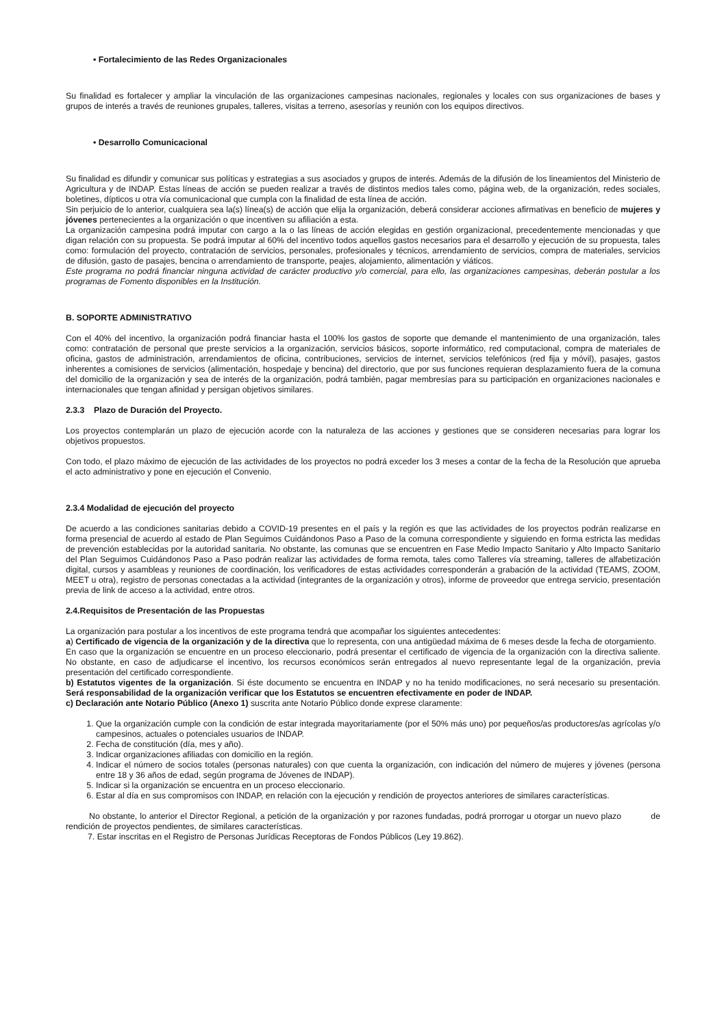• Fortalecimiento de las Redes Organizacionales
Su finalidad es fortalecer y ampliar la vinculación de las organizaciones campesinas nacionales, regionales y locales con sus organizaciones de bases y grupos de interés a través de reuniones grupales, talleres, visitas a terreno, asesorías y reunión con los equipos directivos.
• Desarrollo Comunicacional
Su finalidad es difundir y comunicar sus políticas y estrategias a sus asociados y grupos de interés. Además de la difusión de los lineamientos del Ministerio de Agricultura y de INDAP. Estas líneas de acción se pueden realizar a través de distintos medios tales como, página web, de la organización, redes sociales, boletines, dípticos u otra vía comunicacional que cumpla con la finalidad de esta línea de acción.
Sin perjuicio de lo anterior, cualquiera sea la(s) línea(s) de acción que elija la organización, deberá considerar acciones afirmativas en beneficio de mujeres y jóvenes pertenecientes a la organización o que incentiven su afiliación a esta.
La organización campesina podrá imputar con cargo a la o las líneas de acción elegidas en gestión organizacional, precedentemente mencionadas y que digan relación con su propuesta. Se podrá imputar al 60% del incentivo todos aquellos gastos necesarios para el desarrollo y ejecución de su propuesta, tales como: formulación del proyecto, contratación de servicios, personales, profesionales y técnicos, arrendamiento de servicios, compra de materiales, servicios de difusión, gasto de pasajes, bencina o arrendamiento de transporte, peajes, alojamiento, alimentación y viáticos.
Este programa no podrá financiar ninguna actividad de carácter productivo y/o comercial, para ello, las organizaciones campesinas, deberán postular a los programas de Fomento disponibles en la Institución.
B. SOPORTE ADMINISTRATIVO
Con el 40% del incentivo, la organización podrá financiar hasta el 100% los gastos de soporte que demande el mantenimiento de una organización, tales como: contratación de personal que preste servicios a la organización, servicios básicos, soporte informático, red computacional, compra de materiales de oficina, gastos de administración, arrendamientos de oficina, contribuciones, servicios de internet, servicios telefónicos (red fija y móvil), pasajes, gastos inherentes a comisiones de servicios (alimentación, hospedaje y bencina) del directorio, que por sus funciones requieran desplazamiento fuera de la comuna del domicilio de la organización y sea de interés de la organización, podrá también, pagar membresías para su participación en organizaciones nacionales e internacionales que tengan afinidad y persigan objetivos similares.
2.3.3 Plazo de Duración del Proyecto.
Los proyectos contemplarán un plazo de ejecución acorde con la naturaleza de las acciones y gestiones que se consideren necesarias para lograr los objetivos propuestos.
Con todo, el plazo máximo de ejecución de las actividades de los proyectos no podrá exceder los 3 meses a contar de la fecha de la Resolución que aprueba el acto administrativo y pone en ejecución el Convenio.
2.3.4 Modalidad de ejecución del proyecto
De acuerdo a las condiciones sanitarias debido a COVID-19 presentes en el país y la región es que las actividades de los proyectos podrán realizarse en forma presencial de acuerdo al estado de Plan Seguimos Cuidándonos Paso a Paso de la comuna correspondiente y siguiendo en forma estricta las medidas de prevención establecidas por la autoridad sanitaria. No obstante, las comunas que se encuentren en Fase Medio Impacto Sanitario y Alto Impacto Sanitario del Plan Seguimos Cuidándonos Paso a Paso podrán realizar las actividades de forma remota, tales como Talleres vía streaming, talleres de alfabetización digital, cursos y asambleas y reuniones de coordinación, los verificadores de estas actividades corresponderán a grabación de la actividad (TEAMS, ZOOM, MEET u otra), registro de personas conectadas a la actividad (integrantes de la organización y otros), informe de proveedor que entrega servicio, presentación previa de link de acceso a la actividad, entre otros.
2.4.Requisitos de Presentación de las Propuestas
La organización para postular a los incentivos de este programa tendrá que acompañar los siguientes antecedentes:
a) Certificado de vigencia de la organización y de la directiva que lo representa, con una antigüedad máxima de 6 meses desde la fecha de otorgamiento.
En caso que la organización se encuentre en un proceso eleccionario, podrá presentar el certificado de vigencia de la organización con la directiva saliente. No obstante, en caso de adjudicarse el incentivo, los recursos económicos serán entregados al nuevo representante legal de la organización, previa presentación del certificado correspondiente.
b) Estatutos vigentes de la organización. Si éste documento se encuentra en INDAP y no ha tenido modificaciones, no será necesario su presentación. Será responsabilidad de la organización verificar que los Estatutos se encuentren efectivamente en poder de INDAP.
c) Declaración ante Notario Público (Anexo 1) suscrita ante Notario Público donde exprese claramente:
1. Que la organización cumple con la condición de estar integrada mayoritariamente (por el 50% más uno) por pequeños/as productores/as agrícolas y/o campesinos, actuales o potenciales usuarios de INDAP.
2. Fecha de constitución (día, mes y año).
3. Indicar organizaciones afiliadas con domicilio en la región.
4. Indicar el número de socios totales (personas naturales) con que cuenta la organización, con indicación del número de mujeres y jóvenes (persona entre 18 y 36 años de edad, según programa de Jóvenes de INDAP).
5. Indicar si la organización se encuentra en un proceso eleccionario.
6. Estar al día en sus compromisos con INDAP, en relación con la ejecución y rendición de proyectos anteriores de similares características.
No obstante, lo anterior el Director Regional, a petición de la organización y por razones fundadas, podrá prorrogar u otorgar un nuevo plazo de rendición de proyectos pendientes, de similares características.
7. Estar inscritas en el Registro de Personas Jurídicas Receptoras de Fondos Públicos (Ley 19.862).